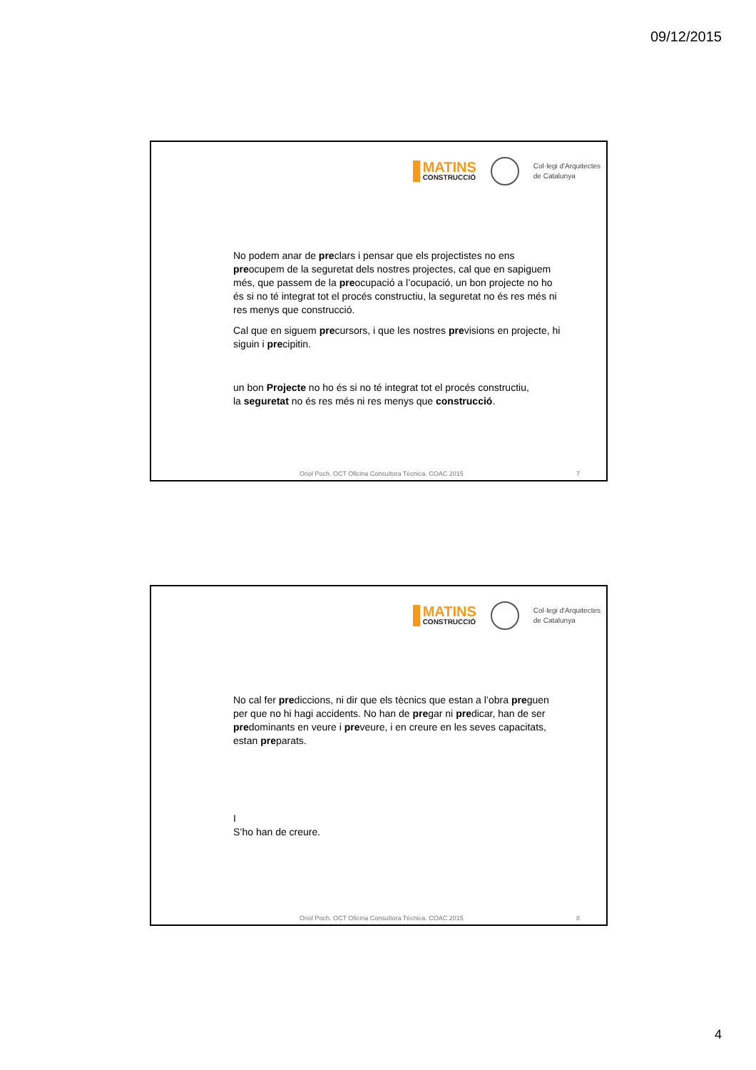09/12/2015
MATINS
CONSTRUCCIÓ
Col·legi d'Arquitectes
de Catalunya
No podem anar de preclars i pensar que els projectistes no ens preocupem de la seguretat dels nostres projectes, cal que en sapiguem més, que passem de la preocupació a l’ocupació, un bon projecte no ho és si no té integrat tot el procés constructiu, la seguretat no és res més ni res menys que construcció.
Cal que en siguem precursors, i que les nostres previsions en projecte, hi siguin i precipitin.
un bon Projecte no ho és si no té integrat tot el procés constructiu,
la seguretat no és res més ni res menys que construcció.
Oriol Poch. OCT Oficina Consultora Tècnica. COAC 2015 7
MATINS
CONSTRUCCIÓ
Col·legi d'Arquitectes
de Catalunya
No cal fer prediccions, ni dir que els tècnics que estan a l’obra preguen per que no hi hagi accidents. No han de pregar ni predicar, han de ser predominants en veure i preveure, i en creure en les seves capacitats, estan preparats.
I
S’ho han de creure.
Oriol Poch. OCT Oficina Consultora Tècnica. COAC 2015 8
4